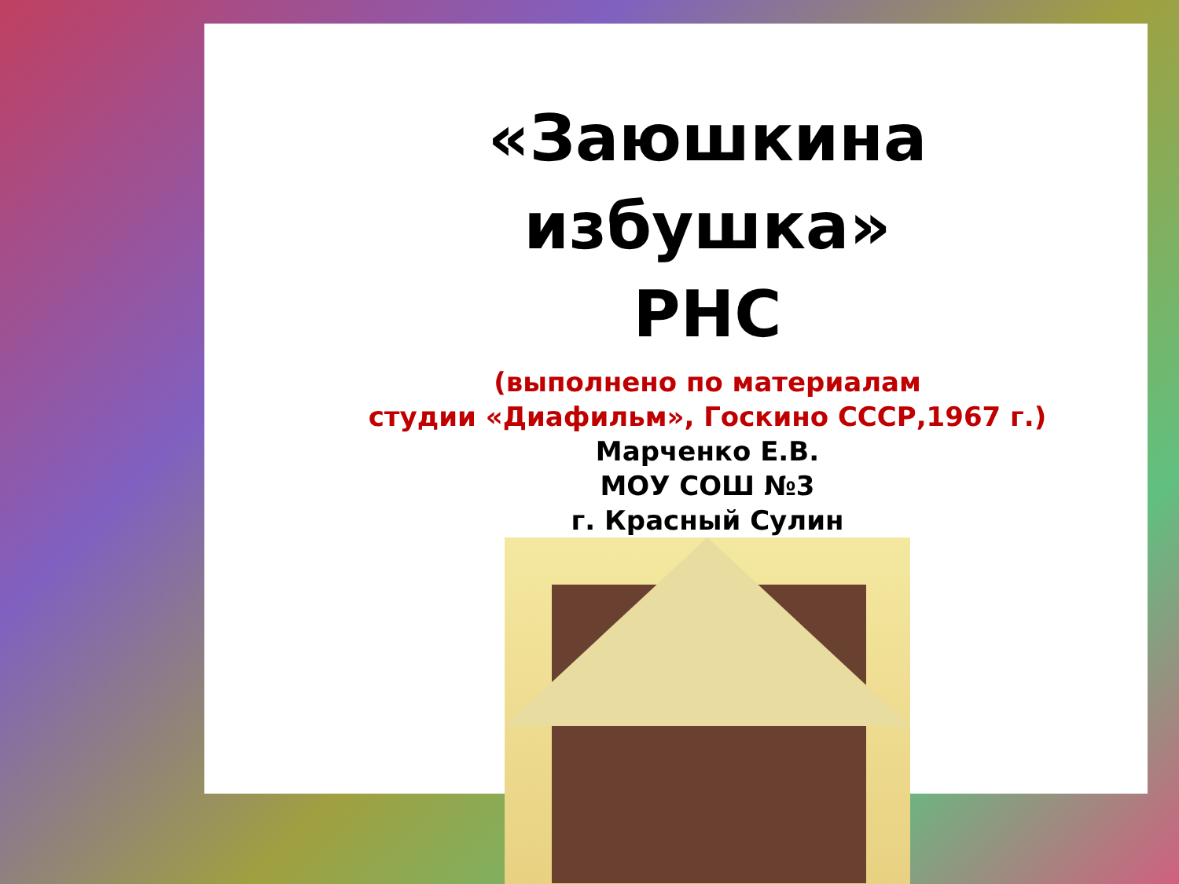«Заюшкина избушка»
РНС
(выполнено по материалам
студии «Диафильм», Госкино СССР,1967 г.)
Марченко Е.В.
МОУ СОШ №3
г. Красный Сулин